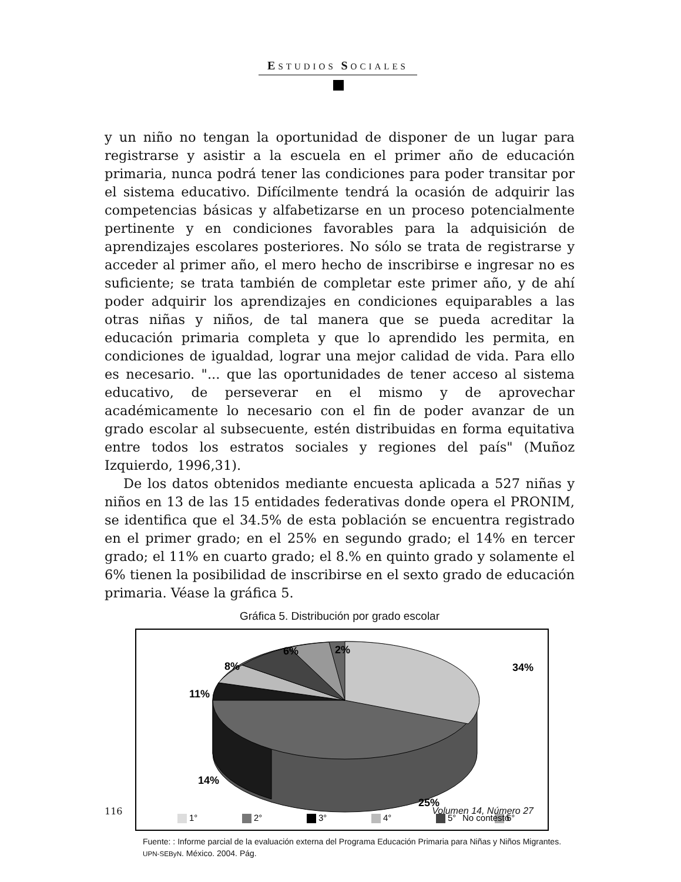ESTUDIOS SOCIALES
y un niño no tengan la oportunidad de disponer de un lugar para registrarse y asistir a la escuela en el primer año de educación primaria, nunca podrá tener las condiciones para poder transitar por el sistema educativo. Difícilmente tendrá la ocasión de adquirir las competencias básicas y alfabetizarse en un proceso potencialmente pertinente y en condiciones favorables para la adquisición de aprendizajes escolares posteriores. No sólo se trata de registrarse y acceder al primer año, el mero hecho de inscribirse e ingresar no es suficiente; se trata también de completar este primer año, y de ahí poder adquirir los aprendizajes en condiciones equiparables a las otras niñas y niños, de tal manera que se pueda acreditar la educación primaria completa y que lo aprendido les permita, en condiciones de igualdad, lograr una mejor calidad de vida. Para ello es necesario. "... que las oportunidades de tener acceso al sistema educativo, de perseverar en el mismo y de aprovechar académicamente lo necesario con el fin de poder avanzar de un grado escolar al subsecuente, estén distribuidas en forma equitativa entre todos los estratos sociales y regiones del país" (Muñoz Izquierdo, 1996,31).
De los datos obtenidos mediante encuesta aplicada a 527 niñas y niños en 13 de las 15 entidades federativas donde opera el PRONIM, se identifica que el 34.5% de esta población se encuentra registrado en el primer grado; en el 25% en segundo grado; el 14% en tercer grado; el 11% en cuarto grado; el 8.% en quinto grado y solamente el 6% tienen la posibilidad de inscribirse en el sexto grado de educación primaria. Véase la gráfica 5.
Gráfica 5. Distribución por grado escolar
2%
6%
8%
11%
34%
14%
25%
1°
2°
3°
4°
5°
6°
No contestó
Fuente: : Informe parcial de la evaluación externa del Programa Educación Primaria para Niñas y Niños Migrantes. UPN-SEByN. México. 2004. Pág.
116 Volumen 14, Número 27